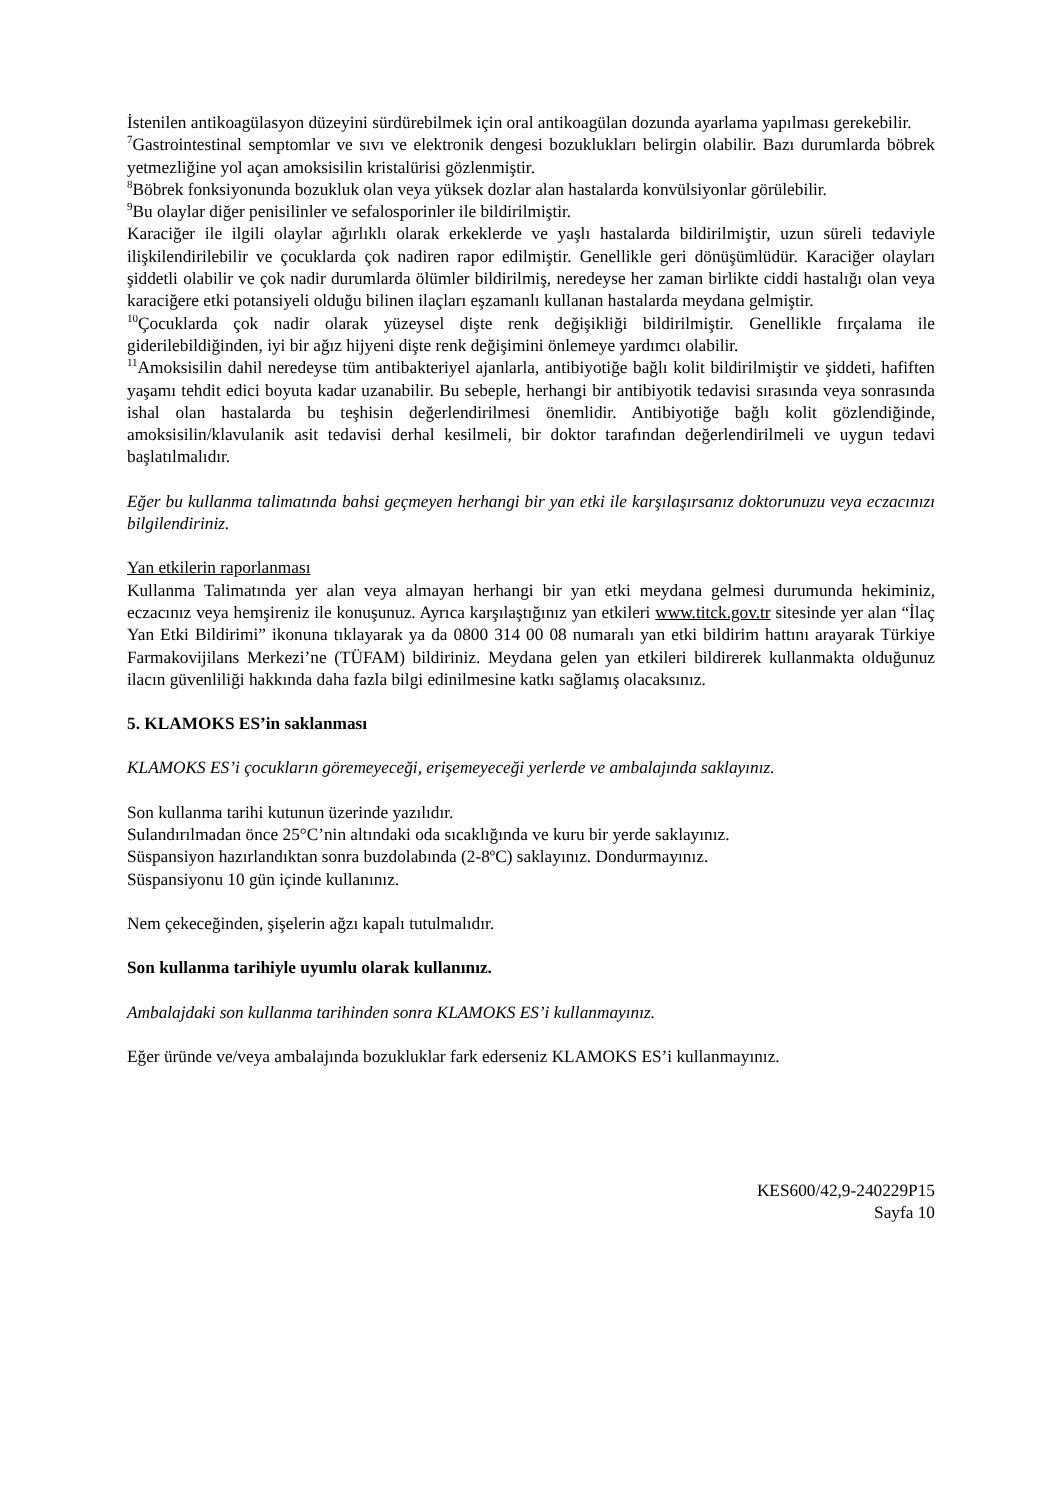İstenilen antikoagülasyon düzeyini sürdürebilmek için oral antikoagülan dozunda ayarlama yapılması gerekebilir.
<sup>7</sup> Gastrointestinal semptomlar ve sıvı ve elektronik dengesi bozuklukları belirgin olabilir. Bazı durumlarda böbrek yetmezliğine yol açan amoksisilin kristalürisi gözlenmiştir.
<sup>8</sup>Böbrek fonksiyonunda bozukluk olan veya yüksek dozlar alan hastalarda konvülsiyonlar görülebilir.
<sup>9</sup> Bu olaylar diğer penisilinler ve sefalosporinler ile bildirilmiştir.
Karaciğer ile ilgili olaylar ağırlıklı olarak erkeklerde ve yaşlı hastalarda bildirilmiştir, uzun süreli tedaviyle ilişkilendirilebilir ve çocuklarda çok nadiren rapor edilmiştir. Genellikle geri dönüşümlüdür. Karaciğer olayları şiddetli olabilir ve çok nadir durumlarda ölümler bildirilmiş, neredeyse her zaman birlikte ciddi hastalığı olan veya karaciğere etki potansiyeli olduğu bilinen ilaçları eşzamanlı kullanan hastalarda meydana gelmiştir.
<sup>10</sup> Çocuklarda çok nadir olarak yüzeysel dişte renk değişikliği bildirilmiştir. Genellikle fırçalama ile giderilebildiğinden, iyi bir ağız hijyeni dişte renk değişimini önlemeye yardımcı olabilir.
<sup>11</sup> Amoksisilin dahil neredeyse tüm antibakteriyel ajanlarla, antibiyotiğe bağlı kolit bildirilmiştir ve şiddeti, hafiften yaşamı tehdit edici boyuta kadar uzanabilir. Bu sebeple, herhangi bir antibiyotik tedavisi sırasında veya sonrasında ishal olan hastalarda bu teşhisin değerlendirilmesi önemlidir. Antibiyotiğe bağlı kolit gözlendiğinde, amoksisilin/klavulanik asit tedavisi derhal kesilmeli, bir doktor tarafından değerlendirilmeli ve uygun tedavi başlatılmalıdır.
Eğer bu kullanma talimatında bahsi geçmeyen herhangi bir yan etki ile karşılaşırsanız doktorunuzu veya eczacınızı bilgilendiriniz.
Yan etkilerin raporlanması
Kullanma Talimatında yer alan veya almayan herhangi bir yan etki meydana gelmesi durumunda hekiminiz, eczacınız veya hemşireniz ile konuşunuz. Ayrıca karşılaştığınız yan etkileri www.titck.gov.tr sitesinde yer alan “İlaç Yan Etki Bildirimi” ikonuna tıklayarak ya da 0800 314 00 08 numaralı yan etki bildirim hattını arayarak Türkiye Farmakovijilans Merkezi’ne (TÜFAM) bildiriniz. Meydana gelen yan etkileri bildirerek kullanmakta olduğunuz ilacın güvenliliği hakkında daha fazla bilgi edinilmesine katkı sağlamış olacaksınız.
5. KLAMOKS ES’in saklanması
KLAMOKS ES’i çocukların göremeyeceği, erişemeyeceği yerlerde ve ambalajında saklayınız.
Son kullanma tarihi kutunun üzerinde yazılıdır.
Sulandırılmadan önce 25°C’nin altındaki oda sıcaklığında ve kuru bir yerde saklayınız.
Süspansiyon hazırlandıktan sonra buzdolabında (2-8ºC) saklayınız. Dondurmayınız.
Süspansiyonu 10 gün içinde kullanınız.
Nem çekeceğinden, şişelerin ağzı kapalı tutulmalıdır.
Son kullanma tarihiyle uyumlu olarak kullanınız.
Ambalajdaki son kullanma tarihinden sonra KLAMOKS ES’i kullanmayınız.
Eğer üründe ve/veya ambalajında bozukluklar fark ederseniz KLAMOKS ES’i kullanmayınız.
KES600/42,9-240229P15
Sayfa 10